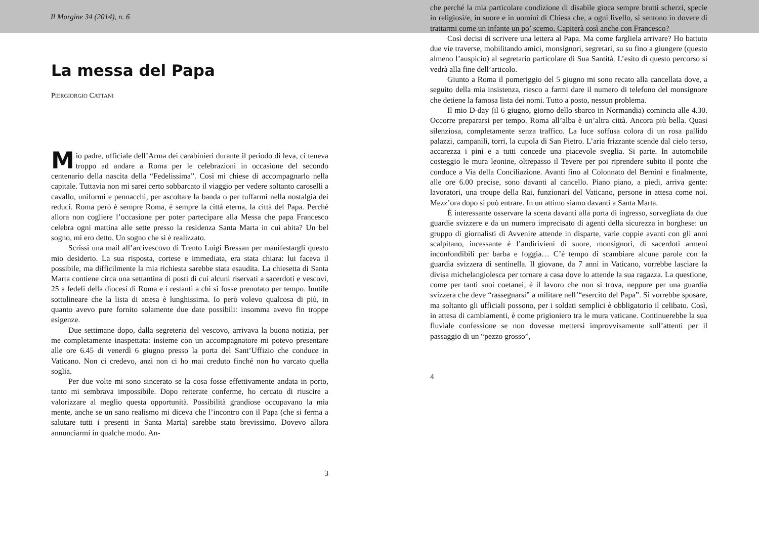Il Margine 34 (2014), n. 6
La messa del Papa
PIERGIORGIO CATTANI
Mio padre, ufficiale dell’Arma dei carabinieri durante il periodo di leva, ci teneva troppo ad andare a Roma per le celebrazioni in occasione del secondo centenario della nascita della “Fedelissima”. Così mi chiese di accompagnarlo nella capitale. Tuttavia non mi sarei certo sobbarcato il viaggio per vedere soltanto caroselli a cavallo, uniformi e pennacchi, per ascoltare la banda o per tuffarmi nella nostalgia dei reduci. Roma però è sempre Roma, è sempre la città eterna, la città del Papa. Perché allora non cogliere l’occasione per poter partecipare alla Messa che papa Francesco celebra ogni mattina alle sette presso la residenza Santa Marta in cui abita? Un bel sogno, mi ero detto. Un sogno che si è realizzato.
Scrissi una mail all’arcivescovo di Trento Luigi Bressan per manifestargli questo mio desiderio. La sua risposta, cortese e immediata, era stata chiara: lui faceva il possibile, ma difficilmente la mia richiesta sarebbe stata esaudita. La chiesetta di Santa Marta contiene circa una settantina di posti di cui alcuni riservati a sacerdoti e vescovi, 25 a fedeli della diocesi di Roma e i restanti a chi si fosse prenotato per tempo. Inutile sottolineare che la lista di attesa è lunghissima. Io però volevo qualcosa di più, in quanto avevo pure fornito solamente due date possibili: insomma avevo fin troppe esigenze.
Due settimane dopo, dalla segreteria del vescovo, arrivava la buona notizia, per me completamente inaspettata: insieme con un accompagnatore mi potevo presentare alle ore 6.45 di venerdì 6 giugno presso la porta del Sant’Uffizio che conduce in Vaticano. Non ci credevo, anzi non ci ho mai creduto finché non ho varcato quella soglia.
Per due volte mi sono sincerato se la cosa fosse effettivamente andata in porto, tanto mi sembrava impossibile. Dopo reiterate conferme, ho cercato di riuscire a valorizzare al meglio questa opportunità. Possibilità grandiose occupavano la mia mente, anche se un sano realismo mi diceva che l’incontro con il Papa (che si ferma a salutare tutti i presenti in Santa Marta) sarebbe stato brevissimo. Dovevo allora annunciarmi in qualche modo. An-
3
che perché la mia particolare condizione di disabile gioca sempre brutti scherzi, specie in religiosi/e, in suore e in uomini di Chiesa che, a ogni livello, si sentono in dovere di trattarmi come un infante un po’ scemo. Capiterà così anche con Francesco?
Così decisi di scrivere una lettera al Papa. Ma come fargliela arrivare? Ho battuto due vie traverse, mobilitando amici, monsignori, segretari, su su fino a giungere (questo almeno l’auspicio) al segretario particolare di Sua Santità. L’esito di questo percorso si vedrà alla fine dell’articolo.
Giunto a Roma il pomeriggio del 5 giugno mi sono recato alla cancellata dove, a seguito della mia insistenza, riesco a farmi dare il numero di telefono del monsignore che detiene la famosa lista dei nomi. Tutto a posto, nessun problema.
Il mio D-day (il 6 giugno, giorno dello sbarco in Normandia) comincia alle 4.30. Occorre prepararsi per tempo. Roma all’alba è un’altra città. Ancora più bella. Quasi silenziosa, completamente senza traffico. La luce soffusa colora di un rosa pallido palazzi, campanili, torri, la cupola di San Pietro. L’aria frizzante scende dal cielo terso, accarezza i pini e a tutti concede una piacevole sveglia. Si parte. In automobile costeggio le mura leonine, oltrepasso il Tevere per poi riprendere subito il ponte che conduce a Via della Conciliazione. Avanti fino al Colonnato del Bernini e finalmente, alle ore 6.00 precise, sono davanti al cancello. Piano piano, a piedi, arriva gente: lavoratori, una troupe della Rai, funzionari del Vaticano, persone in attesa come noi. Mezz’ora dopo si può entrare. In un attimo siamo davanti a Santa Marta.
È interessante osservare la scena davanti alla porta di ingresso, sorvegliata da due guardie svizzere e da un numero imprecisato di agenti della sicurezza in borghese: un gruppo di giornalisti di Avvenire attende in disparte, varie coppie avanti con gli anni scalpitano, incessante è l’andirivieni di suore, monsignori, di sacerdoti armeni inconfondibili per barba e foggia… C’è tempo di scambiare alcune parole con la guardia svizzera di sentinella. Il giovane, da 7 anni in Vaticano, vorrebbe lasciare la divisa michelangiolesca per tornare a casa dove lo attende la sua ragazza. La questione, come per tanti suoi coetanei, è il lavoro che non si trova, neppure per una guardia svizzera che deve “rassegnarsi” a militare nell’“esercito del Papa”. Si vorrebbe sposare, ma soltanto gli ufficiali possono, per i soldati semplici è obbligatorio il celibato. Così, in attesa di cambiamenti, è come prigioniero tra le mura vaticane. Continuerebbe la sua fluviale confessione se non dovesse mettersi improvvisamente sull’attenti per il passaggio di un “pezzo grosso”,
4